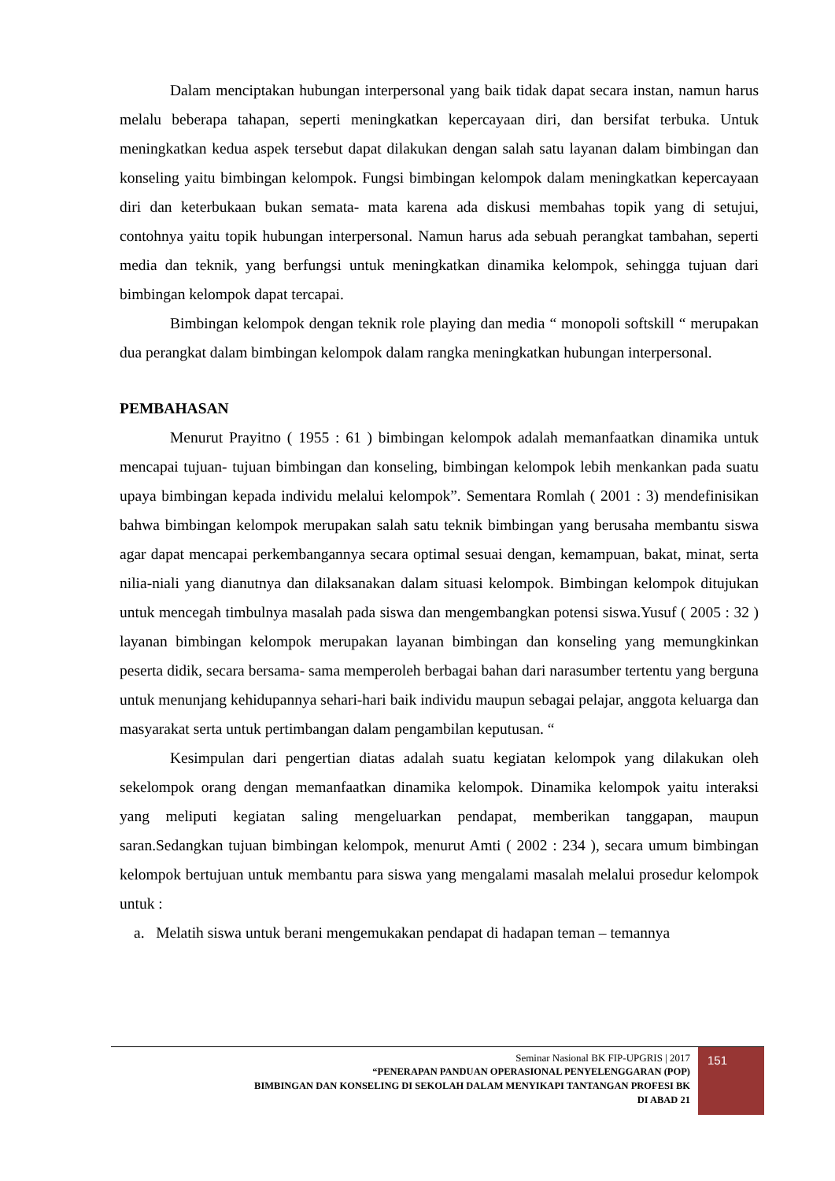Dalam menciptakan hubungan interpersonal yang baik tidak dapat secara instan, namun harus melalu beberapa tahapan, seperti meningkatkan kepercayaan diri, dan bersifat terbuka. Untuk meningkatkan kedua aspek tersebut dapat dilakukan dengan salah satu layanan dalam bimbingan dan konseling yaitu bimbingan kelompok. Fungsi bimbingan kelompok dalam meningkatkan kepercayaan diri dan keterbukaan bukan semata- mata karena ada diskusi membahas topik yang di setujui, contohnya yaitu topik hubungan interpersonal. Namun harus ada sebuah perangkat tambahan, seperti media dan teknik, yang berfungsi untuk meningkatkan dinamika kelompok, sehingga tujuan dari bimbingan kelompok dapat tercapai.
Bimbingan kelompok dengan teknik role playing dan media “ monopoli softskill “ merupakan dua perangkat dalam bimbingan kelompok dalam rangka meningkatkan hubungan interpersonal.
PEMBAHASAN
Menurut Prayitno ( 1955 : 61 ) bimbingan kelompok adalah memanfaatkan dinamika untuk mencapai tujuan- tujuan bimbingan dan konseling, bimbingan kelompok lebih menkankan pada suatu upaya bimbingan kepada individu melalui kelompok”. Sementara Romlah ( 2001 : 3) mendefinisikan bahwa bimbingan kelompok merupakan salah satu teknik bimbingan yang berusaha membantu siswa agar dapat mencapai perkembangannya secara optimal sesuai dengan, kemampuan, bakat, minat, serta nilia-niali yang dianutnya dan dilaksanakan dalam situasi kelompok. Bimbingan kelompok ditujukan untuk mencegah timbulnya masalah pada siswa dan mengembangkan potensi siswa.Yusuf ( 2005 : 32 ) layanan bimbingan kelompok merupakan layanan bimbingan dan konseling yang memungkinkan peserta didik, secara bersama- sama memperoleh berbagai bahan dari narasumber tertentu yang berguna untuk menunjang kehidupannya sehari-hari baik individu maupun sebagai pelajar, anggota keluarga dan masyarakat serta untuk pertimbangan dalam pengambilan keputusan. “
Kesimpulan dari pengertian diatas adalah suatu kegiatan kelompok yang dilakukan oleh sekelompok orang dengan memanfaatkan dinamika kelompok. Dinamika kelompok yaitu interaksi yang meliputi kegiatan saling mengeluarkan pendapat, memberikan tanggapan, maupun saran.Sedangkan tujuan bimbingan kelompok, menurut Amti ( 2002 : 234 ), secara umum bimbingan kelompok bertujuan untuk membantu para siswa yang mengalami masalah melalui prosedur kelompok untuk :
a. Melatih siswa untuk berani mengemukakan pendapat di hadapan teman – temannya
Seminar Nasional BK FIP-UPGRIS | 2017
“PENERAPAN PANDUAN OPERASIONAL PENYELENGGARAN (POP)
BIMBINGAN DAN KONSELING DI SEKOLAH DALAM MENYIKAPI TANTANGAN PROFESI BK
DI ABAD 21
151